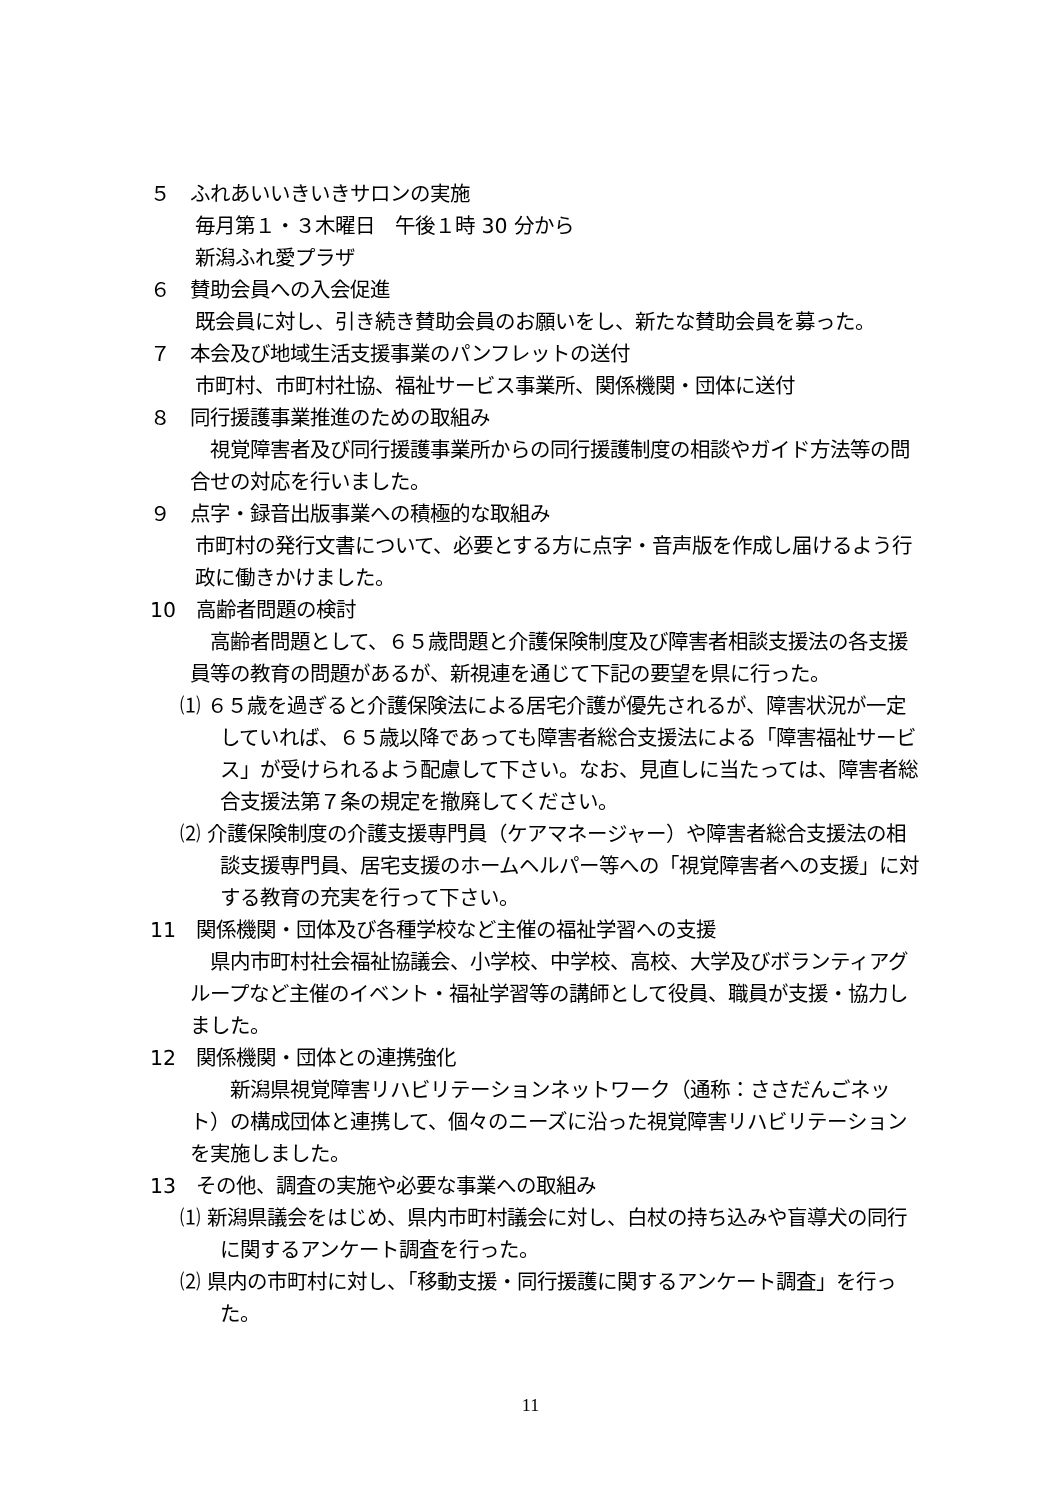５　ふれあいいきいきサロンの実施
毎月第１・３木曜日　午後１時 30 分から
新潟ふれ愛プラザ
６　賛助会員への入会促進
既会員に対し、引き続き賛助会員のお願いをし、新たな賛助会員を募った。
７　本会及び地域生活支援事業のパンフレットの送付
市町村、市町村社協、福祉サービス事業所、関係機関・団体に送付
８　同行援護事業推進のための取組み
　視覚障害者及び同行援護事業所からの同行援護制度の相談やガイド方法等の問合せの対応を行いました。
９　点字・録音出版事業への積極的な取組み
市町村の発行文書について、必要とする方に点字・音声版を作成し届けるよう行政に働きかけました。
10　高齢者問題の検討
　高齢者問題として、６５歳問題と介護保険制度及び障害者相談支援法の各支援員等の教育の問題があるが、新視連を通じて下記の要望を県に行った。
⑴ ６５歳を過ぎると介護保険法による居宅介護が優先されるが、障害状況が一定していれば、６５歳以降であっても障害者総合支援法による「障害福祉サービス」が受けられるよう配慮して下さい。なお、見直しに当たっては、障害者総合支援法第７条の規定を撤廃してください。
⑵ 介護保険制度の介護支援専門員（ケアマネージャー）や障害者総合支援法の相談支援専門員、居宅支援のホームヘルパー等への「視覚障害者への支援」に対する教育の充実を行って下さい。
11　関係機関・団体及び各種学校など主催の福祉学習への支援
　県内市町村社会福祉協議会、小学校、中学校、高校、大学及びボランティアグループなど主催のイベント・福祉学習等の講師として役員、職員が支援・協力しました。
12　関係機関・団体との連携強化
　　新潟県視覚障害リハビリテーションネットワーク（通称：ささだんごネット）の構成団体と連携して、個々のニーズに沿った視覚障害リハビリテーションを実施しました。
13　その他、調査の実施や必要な事業への取組み
⑴ 新潟県議会をはじめ、県内市町村議会に対し、白杖の持ち込みや盲導犬の同行に関するアンケート調査を行った。
⑵ 県内の市町村に対し、「移動支援・同行援護に関するアンケート調査」を行った。
11